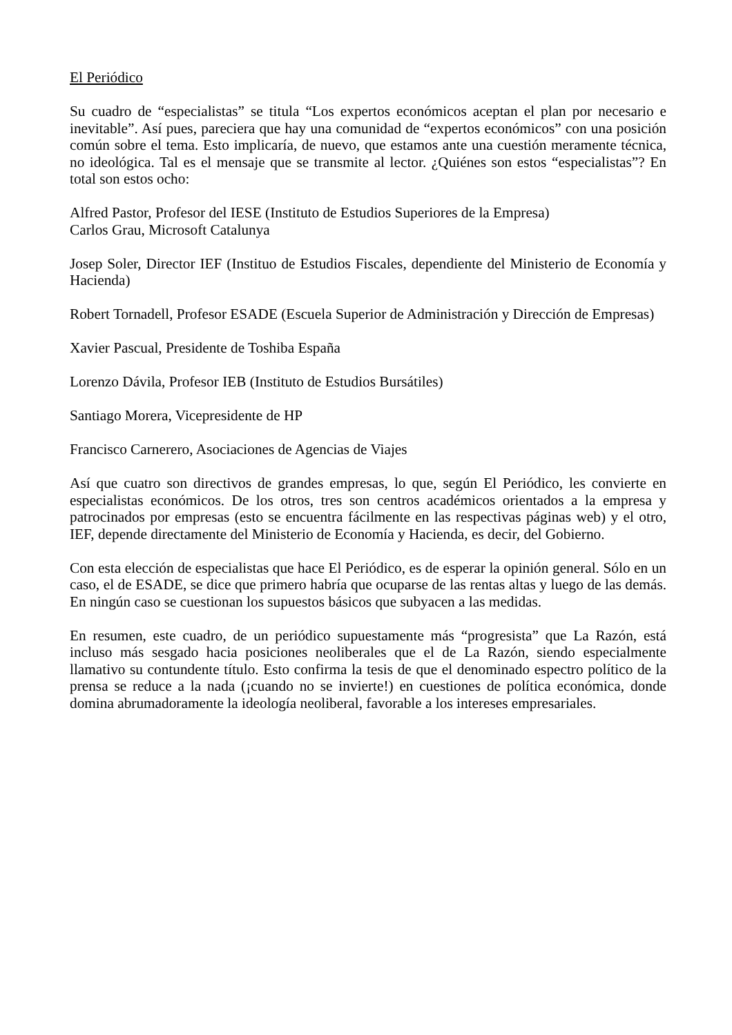El Periódico
Su cuadro de “especialistas” se titula “Los expertos económicos aceptan el plan por necesario e inevitable”. Así pues, pareciera que hay una comunidad de “expertos económicos” con una posición común sobre el tema. Esto implicaría, de nuevo, que estamos ante una cuestión meramente técnica, no ideológica. Tal es el mensaje que se transmite al lector. ¿Quiénes son estos “especialistas”? En total son estos ocho:
Alfred Pastor, Profesor del IESE (Instituto de Estudios Superiores de la Empresa)
Carlos Grau, Microsoft Catalunya
Josep Soler, Director IEF (Instituo de Estudios Fiscales, dependiente del Ministerio de Economía y Hacienda)
Robert Tornadell, Profesor ESADE (Escuela Superior de Administración y Dirección de Empresas)
Xavier Pascual, Presidente de Toshiba España
Lorenzo Dávila, Profesor IEB (Instituto de Estudios Bursátiles)
Santiago Morera, Vicepresidente de HP
Francisco Carnerero, Asociaciones de Agencias de Viajes
Así que cuatro son directivos de grandes empresas, lo que, según El Periódico, les convierte en especialistas económicos. De los otros, tres son centros académicos orientados a la empresa y patrocinados por empresas (esto se encuentra fácilmente en las respectivas páginas web) y el otro, IEF, depende directamente del Ministerio de Economía y Hacienda, es decir, del Gobierno.
Con esta elección de especialistas que hace El Periódico, es de esperar la opinión general. Sólo en un caso, el de ESADE, se dice que primero habría que ocuparse de las rentas altas y luego de las demás. En ningún caso se cuestionan los supuestos básicos que subyacen a las medidas.
En resumen, este cuadro, de un periódico supuestamente más “progresista” que La Razón, está incluso más sesgado hacia posiciones neoliberales que el de La Razón, siendo especialmente llamativo su contundente título. Esto confirma la tesis de que el denominado espectro político de la prensa se reduce a la nada (¡cuando no se invierte!) en cuestiones de política económica, donde domina abrumadoramente la ideología neoliberal, favorable a los intereses empresariales.